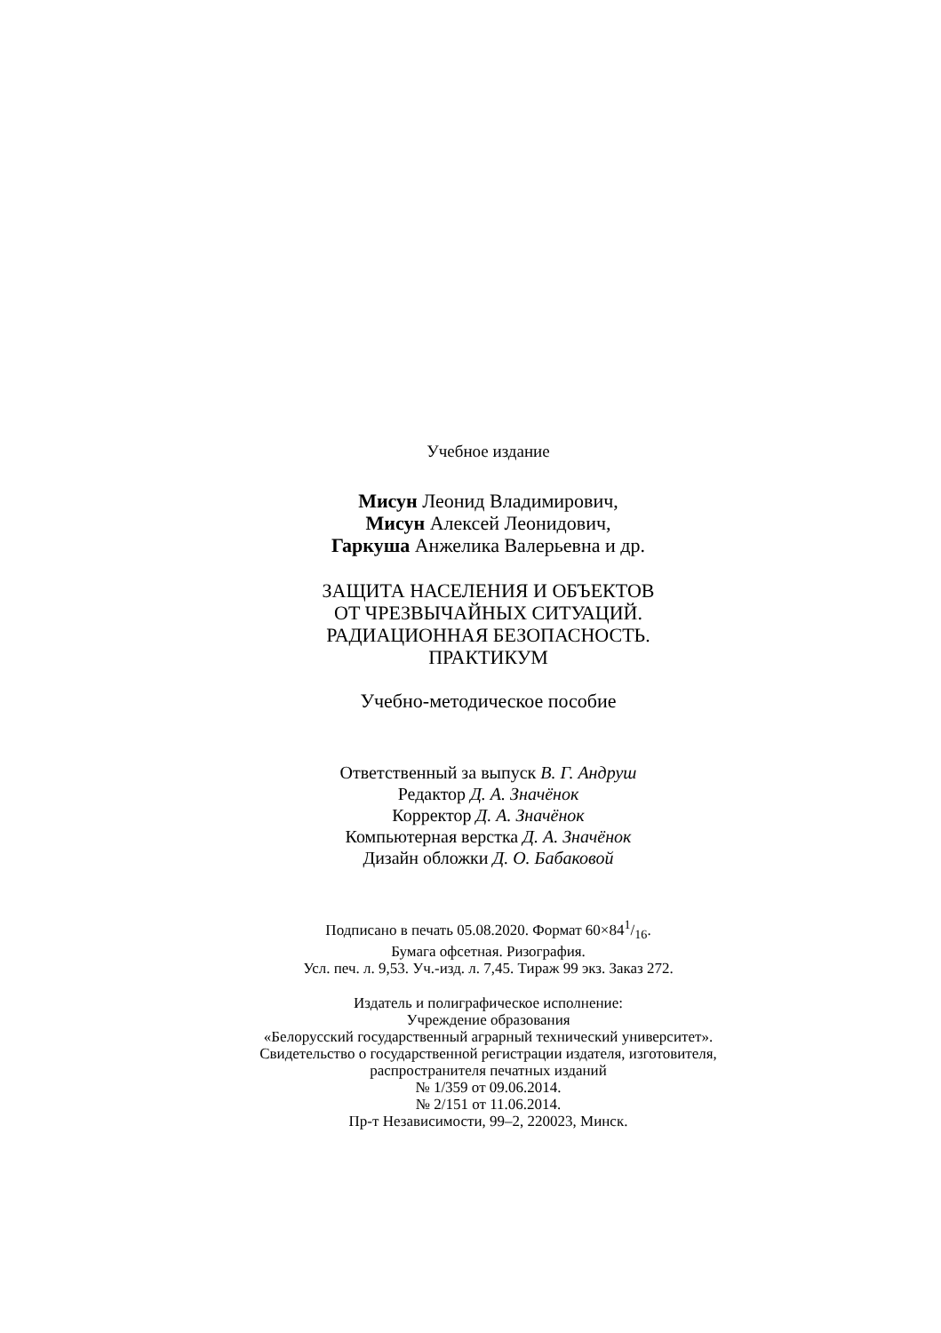Учебное издание
Мисун Леонид Владимирович,
Мисун Алексей Леонидович,
Гаркуша Анжелика Валерьевна и др.
ЗАЩИТА НАСЕЛЕНИЯ И ОБЪЕКТОВ
ОТ ЧРЕЗВЫЧАЙНЫХ СИТУАЦИЙ.
РАДИАЦИОННАЯ БЕЗОПАСНОСТЬ.
ПРАКТИКУМ
Учебно-методическое пособие
Ответственный за выпуск В. Г. Андруш
Редактор Д. А. Значёнок
Корректор Д. А. Значёнок
Компьютерная верстка Д. А. Значёнок
Дизайн обложки Д. О. Бабаковой
Подписано в печать 05.08.2020. Формат 60×841/16.
Бумага офсетная. Ризография.
Усл. печ. л. 9,53. Уч.-изд. л. 7,45. Тираж 99 экз. Заказ 272.
Издатель и полиграфическое исполнение:
Учреждение образования
«Белорусский государственный аграрный технический университет».
Свидетельство о государственной регистрации издателя, изготовителя,
распространителя печатных изданий
№ 1/359 от 09.06.2014.
№ 2/151 от 11.06.2014.
Пр-т Независимости, 99–2, 220023, Минск.